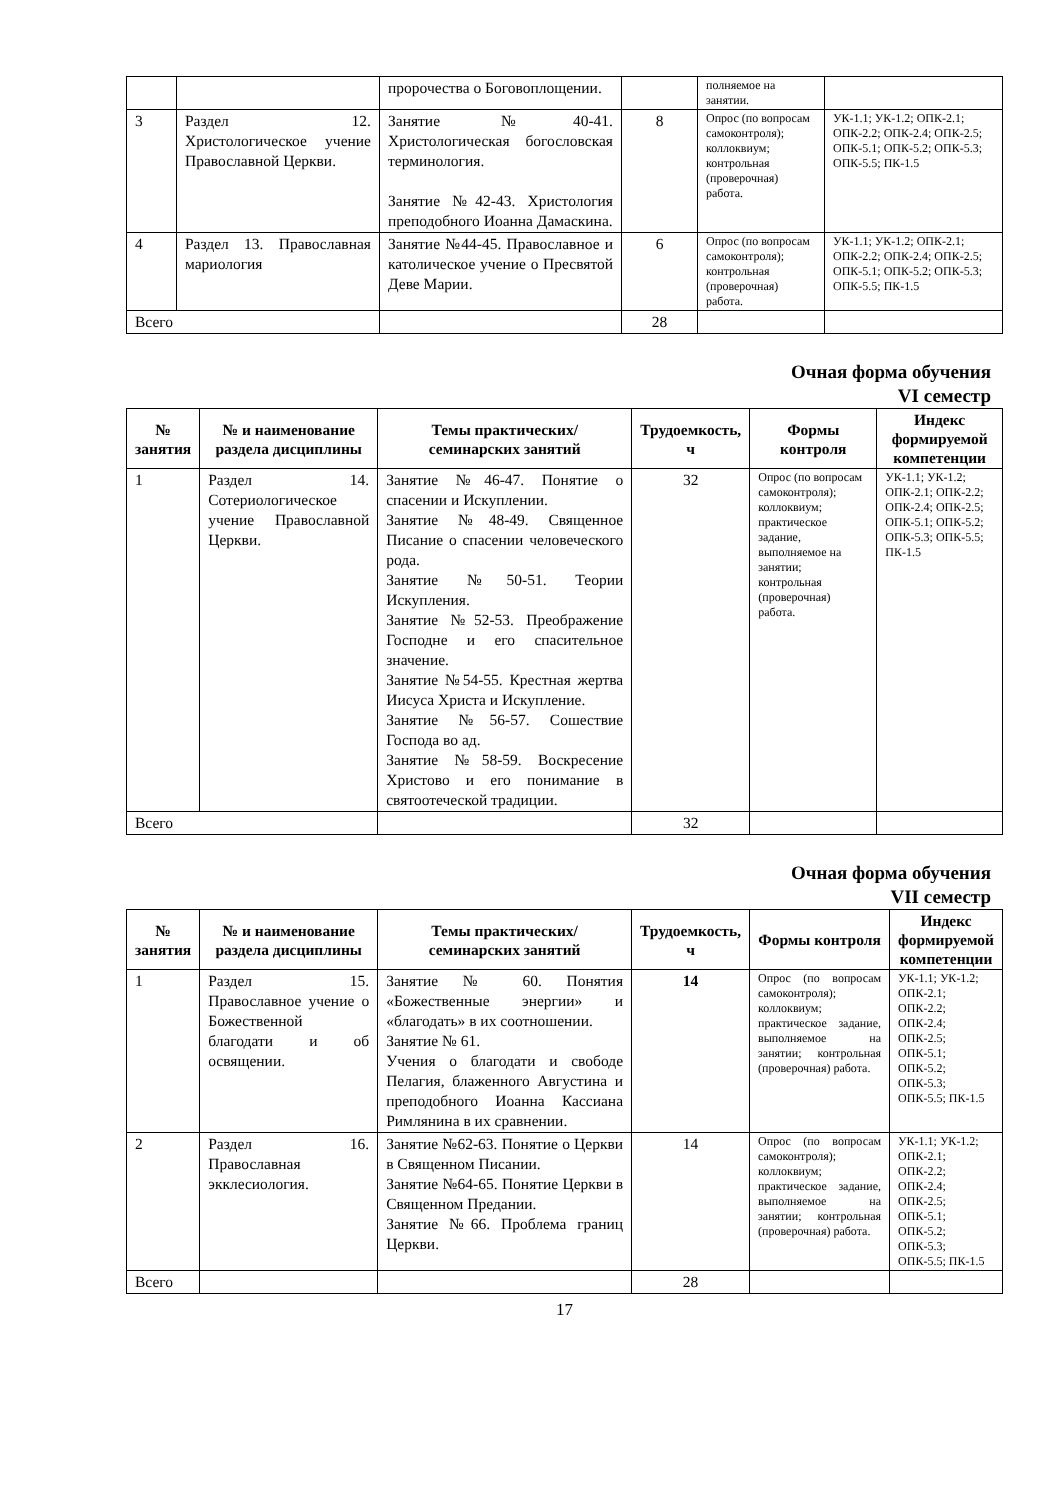| | | пророчества о Боговоплощении. | | полняемое на занятии. | |
| 3 | Раздел 12. Христологическое учение Православной Церкви. | Занятие №40-41. Христологическая богословская терминология. Занятие №42-43. Христология преподобного Иоанна Дамаскина. | 8 | Опрос (по вопросам самоконтроля); коллоквиум; контрольная (проверочная) работа. | УК-1.1; УК-1.2; ОПК-2.1; ОПК-2.2; ОПК-2.4; ОПК-2.5; ОПК-5.1; ОПК-5.2; ОПК-5.3; ОПК-5.5; ПК-1.5 |
| 4 | Раздел 13. Православная мариология | Занятие №44-45. Православное и католическое учение о Пресвятой Деве Марии. | 6 | Опрос (по вопросам самоконтроля); контрольная (проверочная) работа. | УК-1.1; УК-1.2; ОПК-2.1; ОПК-2.2; ОПК-2.4; ОПК-2.5; ОПК-5.1; ОПК-5.2; ОПК-5.3; ОПК-5.5; ПК-1.5 |
| Всего | | | 28 | | |
Очная форма обучения
VI семестр
| № занятия | № и наименование раздела дисциплины | Темы практических/ семинарских занятий | Трудоемкость, ч | Формы контроля | Индекс формируемой компетенции |
| --- | --- | --- | --- | --- | --- |
| 1 | Раздел 14. Сотериологическое учение Православной Церкви. | Занятие №46-47. Понятие о спасении и Искуплении. Занятие №48-49. Священное Писание о спасении человеческого рода. Занятие №50-51. Теории Искупления. Занятие №52-53. Преображение Господне и его спасительное значение. Занятие №54-55. Крестная жертва Иисуса Христа и Искупление. Занятие №56-57. Сошествие Господа во ад. Занятие №58-59. Воскресение Христово и его понимание в святоотеческой традиции. | 32 | Опрос (по вопросам самоконтроля); коллоквиум; практическое задание, выполняемое на занятии; контрольная (проверочная) работа. | УК-1.1; УК-1.2; ОПК-2.1; ОПК-2.2; ОПК-2.4; ОПК-2.5; ОПК-5.1; ОПК-5.2; ОПК-5.3; ОПК-5.5; ПК-1.5 |
| Всего | | | 32 | | |
Очная форма обучения
VII семестр
| № занятия | № и наименование раздела дисциплины | Темы практических/ семинарских занятий | Трудоемкость, ч | Формы контроля | Индекс формируемой компетенции |
| --- | --- | --- | --- | --- | --- |
| 1 | Раздел 15. Православное учение о Божественной благодати и об освящении. | Занятие № 60. Понятия «Божественные энергии» и «благодать» в их соотношении. Занятие № 61. Учения о благодати и свободе Пелагия, блаженного Августина и преподобного Иоанна Кассиана Римлянина в их сравнении. | 14 | Опрос (по вопросам самоконтроля); коллоквиум; практическое задание, выполняемое на занятии; контрольная (проверочная) работа. | УК-1.1; УК-1.2; ОПК-2.1; ОПК-2.2; ОПК-2.4; ОПК-2.5; ОПК-5.1; ОПК-5.2; ОПК-5.3; ОПК-5.5; ПК-1.5 |
| 2 | Раздел 16. Православная экклесиология. | Занятие №62-63. Понятие о Церкви в Священном Писании. Занятие №64-65. Понятие Церкви в Священном Предании. Занятие №66. Проблема границ Церкви. | 14 | Опрос (по вопросам самоконтроля); коллоквиум; практическое задание, выполняемое на занятии; контрольная (проверочная) работа. | УК-1.1; УК-1.2; ОПК-2.1; ОПК-2.2; ОПК-2.4; ОПК-2.5; ОПК-5.1; ОПК-5.2; ОПК-5.3; ОПК-5.5; ПК-1.5 |
| Всего | | | 28 | | |
17